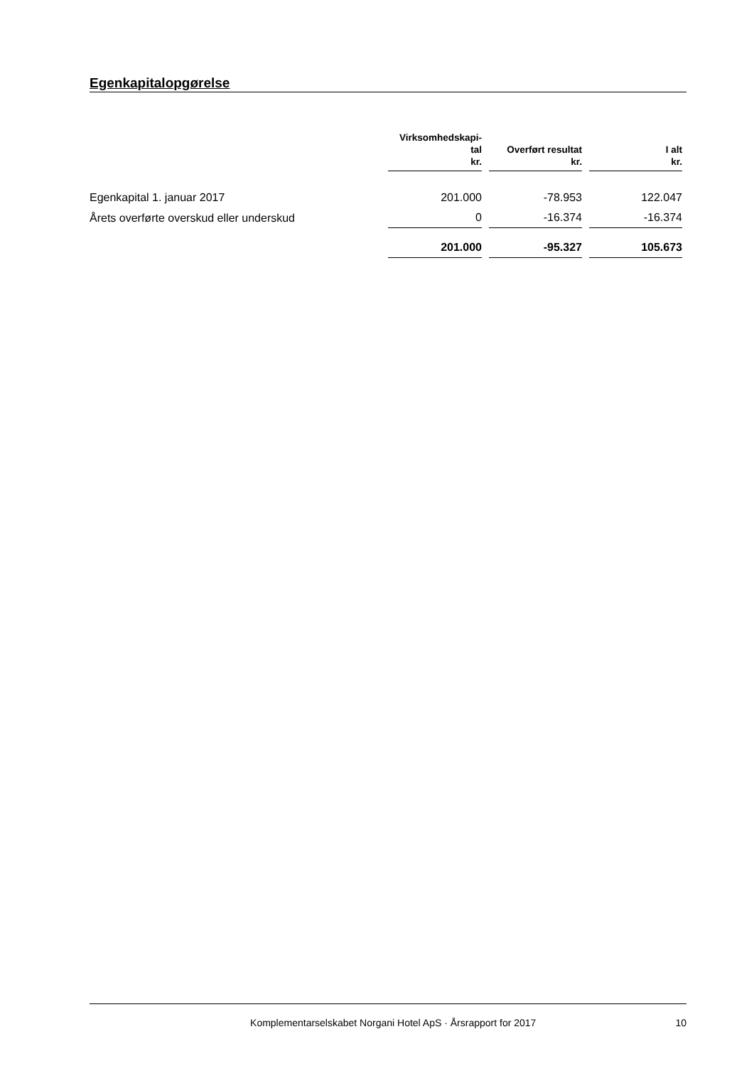Egenkapitalopgørelse
| | Virksomhedskapi- tal kr. | Overført resultat kr. | I alt kr. |
| --- | --- | --- | --- |
| Egenkapital 1. januar 2017 | 201.000 | -78.953 | 122.047 |
| Årets overførte overskud eller underskud | 0 | -16.374 | -16.374 |
| | 201.000 | -95.327 | 105.673 |
Komplementarselskabet Norgani Hotel ApS · Årsrapport for 2017 10